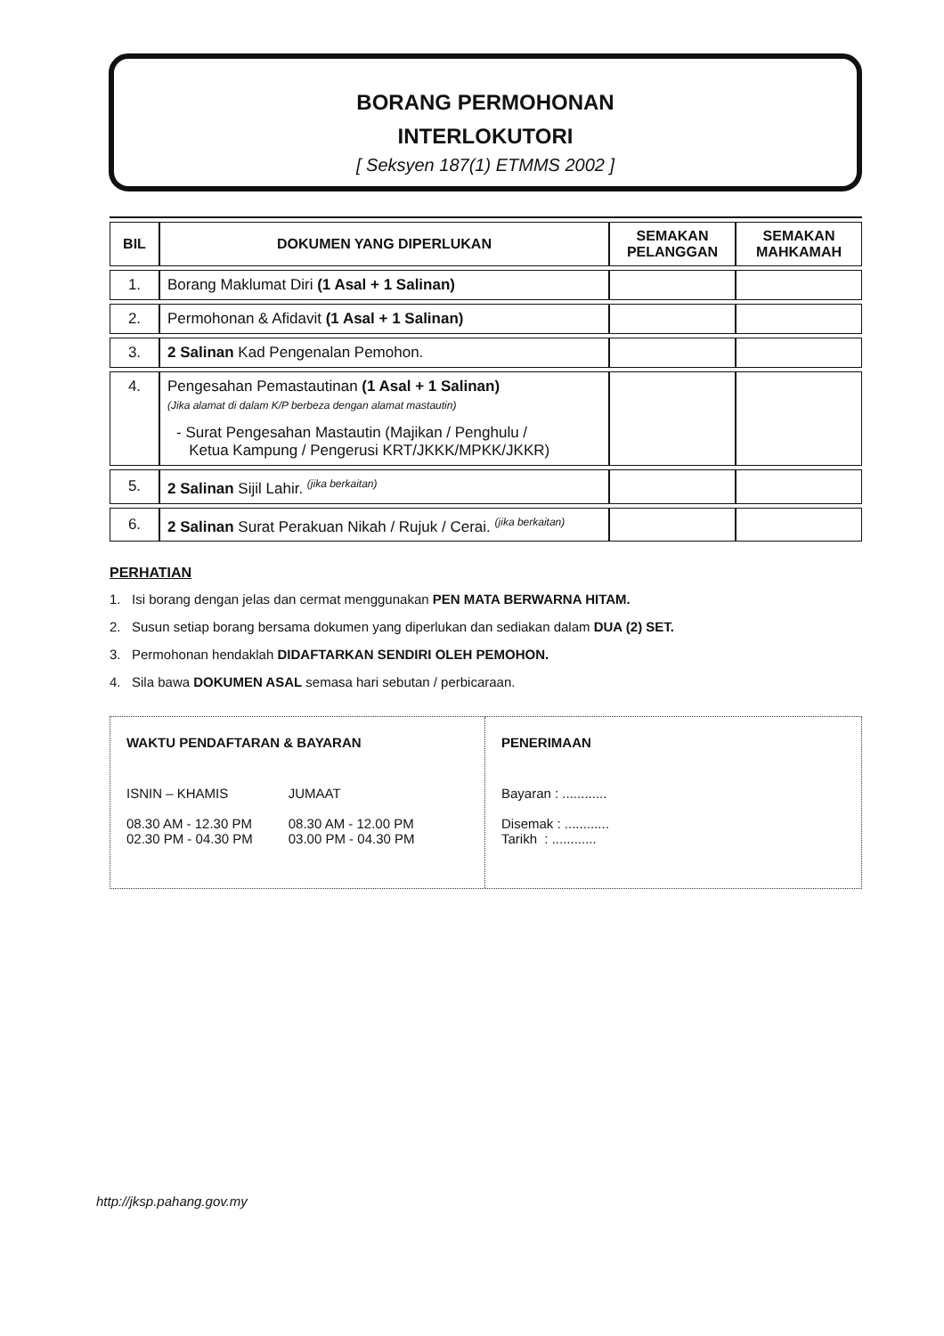BORANG PERMOHONAN
INTERLOKUTORI
[ Seksyen 187(1) ETMMS 2002 ]
| BIL | DOKUMEN YANG DIPERLUKAN | SEMAKAN PELANGGAN | SEMAKAN MAHKAMAH |
| --- | --- | --- | --- |
| 1. | Borang Maklumat Diri (1 Asal + 1 Salinan) | | |
| 2. | Permohonan & Afidavit (1 Asal + 1 Salinan) | | |
| 3. | 2 Salinan Kad Pengenalan Pemohon. | | |
| 4. | Pengesahan Pemastautinan (1 Asal + 1 Salinan) (Jika alamat di dalam K/P berbeza dengan alamat mastautin) - Surat Pengesahan Mastautin (Majikan / Penghulu / Ketua Kampung / Pengerusi KRT/JKKK/MPKK/JKKR) | | |
| 5. | 2 Salinan Sijil Lahir. <sup>(jika berkaitan)</sup> | | |
| 6. | 2 Salinan Surat Perakuan Nikah / Rujuk / Cerai. <sup>(jika berkaitan)</sup> | | |
PERHATIAN
1. Isi borang dengan jelas dan cermat menggunakan PEN MATA BERWARNA HITAM.
2. Susun setiap borang bersama dokumen yang diperlukan dan sediakan dalam DUA (2) SET.
3. Permohonan hendaklah DIDAFTARKAN SENDIRI OLEH PEMOHON.
4. Sila bawa DOKUMEN ASAL semasa hari sebutan / perbicaraan.
WAKTU PENDAFTARAN & BAYARAN
ISNIN – KHAMIS
08.30 AM - 12.30 PM
02.30 PM - 04.30 PM
JUMAAT
08.30 AM - 12.00 PM
03.00 PM - 04.30 PM
PENERIMAAN
Bayaran : ............
Disemak : ............
Tarikh : ............
http://jksp.pahang.gov.my